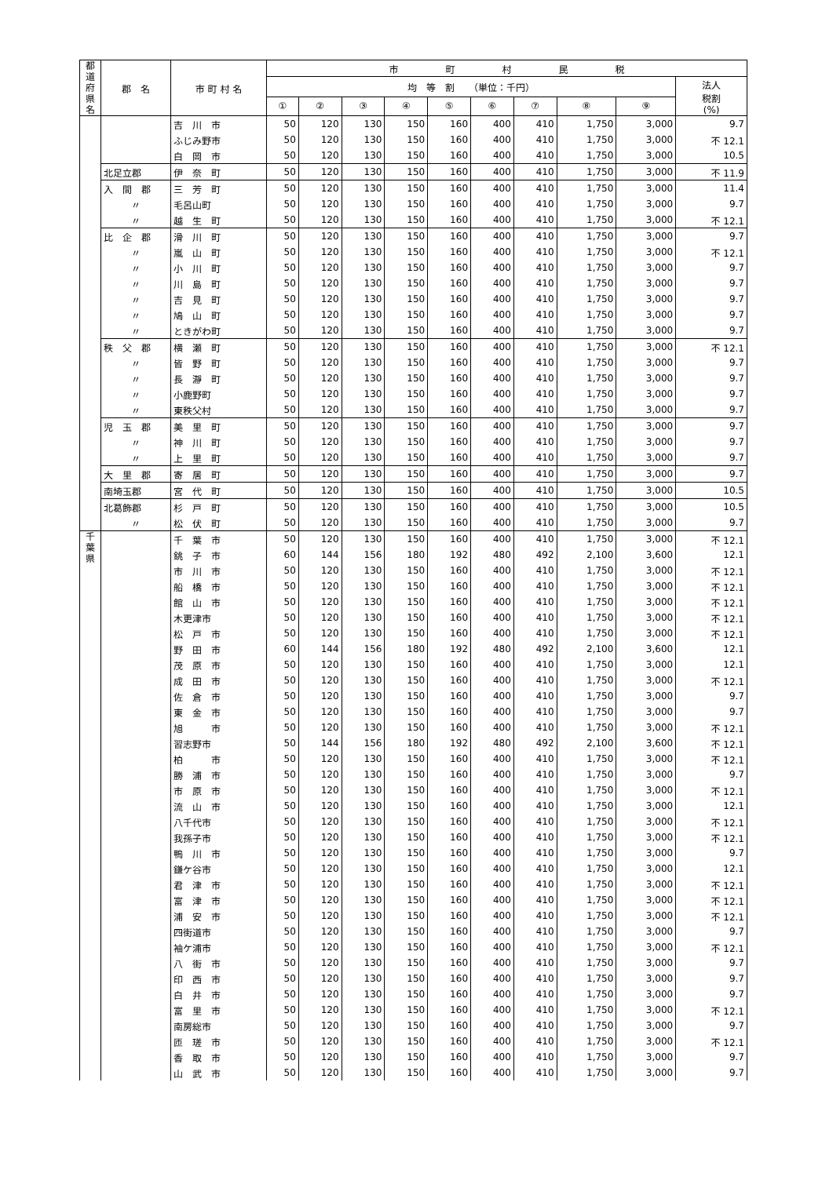| 都 道 府 県 名 | 郡 名 | 市 町 村 名 | 市 町 村 民 税 | | | | | | | | | |
| --- | --- | --- | --- | --- | --- | --- | --- | --- | --- | --- | --- | --- |
| | | | 均 等 割 （単位：千円） | | | | | | | | | 法人 税割 (%) |
| | | | ① | ② | ③ | ④ | ⑤ | ⑥ | ⑦ | ⑧ | ⑨ | |
| | | 吉 川 市 | 50 | 120 | 130 | 150 | 160 | 400 | 410 | 1,750 | 3,000 | 9.7 |
| | | ふじみ野市 | 50 | 120 | 130 | 150 | 160 | 400 | 410 | 1,750 | 3,000 | 不 12.1 |
| | | 白 岡 市 | 50 | 120 | 130 | 150 | 160 | 400 | 410 | 1,750 | 3,000 | 10.5 |
| | 北足立郡 | 伊 奈 町 | 50 | 120 | 130 | 150 | 160 | 400 | 410 | 1,750 | 3,000 | 不 11.9 |
| | 入 間 郡 | 三 芳 町 | 50 | 120 | 130 | 150 | 160 | 400 | 410 | 1,750 | 3,000 | 11.4 |
| | 〃 | 毛呂山町 | 50 | 120 | 130 | 150 | 160 | 400 | 410 | 1,750 | 3,000 | 9.7 |
| | 〃 | 越 生 町 | 50 | 120 | 130 | 150 | 160 | 400 | 410 | 1,750 | 3,000 | 不 12.1 |
| | 比 企 郡 | 滑 川 町 | 50 | 120 | 130 | 150 | 160 | 400 | 410 | 1,750 | 3,000 | 9.7 |
| | 〃 | 嵐 山 町 | 50 | 120 | 130 | 150 | 160 | 400 | 410 | 1,750 | 3,000 | 不 12.1 |
| | 〃 | 小 川 町 | 50 | 120 | 130 | 150 | 160 | 400 | 410 | 1,750 | 3,000 | 9.7 |
| | 〃 | 川 島 町 | 50 | 120 | 130 | 150 | 160 | 400 | 410 | 1,750 | 3,000 | 9.7 |
| | 〃 | 吉 見 町 | 50 | 120 | 130 | 150 | 160 | 400 | 410 | 1,750 | 3,000 | 9.7 |
| | 〃 | 鳩 山 町 | 50 | 120 | 130 | 150 | 160 | 400 | 410 | 1,750 | 3,000 | 9.7 |
| | 〃 | ときがわ町 | 50 | 120 | 130 | 150 | 160 | 400 | 410 | 1,750 | 3,000 | 9.7 |
| | 秩 父 郡 | 横 瀬 町 | 50 | 120 | 130 | 150 | 160 | 400 | 410 | 1,750 | 3,000 | 不 12.1 |
| | 〃 | 皆 野 町 | 50 | 120 | 130 | 150 | 160 | 400 | 410 | 1,750 | 3,000 | 9.7 |
| | 〃 | 長 瀞 町 | 50 | 120 | 130 | 150 | 160 | 400 | 410 | 1,750 | 3,000 | 9.7 |
| | 〃 | 小鹿野町 | 50 | 120 | 130 | 150 | 160 | 400 | 410 | 1,750 | 3,000 | 9.7 |
| | 〃 | 東秩父村 | 50 | 120 | 130 | 150 | 160 | 400 | 410 | 1,750 | 3,000 | 9.7 |
| | 児 玉 郡 | 美 里 町 | 50 | 120 | 130 | 150 | 160 | 400 | 410 | 1,750 | 3,000 | 9.7 |
| | 〃 | 神 川 町 | 50 | 120 | 130 | 150 | 160 | 400 | 410 | 1,750 | 3,000 | 9.7 |
| | 〃 | 上 里 町 | 50 | 120 | 130 | 150 | 160 | 400 | 410 | 1,750 | 3,000 | 9.7 |
| | 大 里 郡 | 寄 居 町 | 50 | 120 | 130 | 150 | 160 | 400 | 410 | 1,750 | 3,000 | 9.7 |
| | 南埼玉郡 | 宮 代 町 | 50 | 120 | 130 | 150 | 160 | 400 | 410 | 1,750 | 3,000 | 10.5 |
| | 北葛飾郡 | 杉 戸 町 | 50 | 120 | 130 | 150 | 160 | 400 | 410 | 1,750 | 3,000 | 10.5 |
| | 〃 | 松 伏 町 | 50 | 120 | 130 | 150 | 160 | 400 | 410 | 1,750 | 3,000 | 9.7 |
| 千 葉 県 | | 千 葉 市 | 50 | 120 | 130 | 150 | 160 | 400 | 410 | 1,750 | 3,000 | 不 12.1 |
| | | 銚 子 市 | 60 | 144 | 156 | 180 | 192 | 480 | 492 | 2,100 | 3,600 | 12.1 |
| | | 市 川 市 | 50 | 120 | 130 | 150 | 160 | 400 | 410 | 1,750 | 3,000 | 不 12.1 |
| | | 船 橋 市 | 50 | 120 | 130 | 150 | 160 | 400 | 410 | 1,750 | 3,000 | 不 12.1 |
| | | 館 山 市 | 50 | 120 | 130 | 150 | 160 | 400 | 410 | 1,750 | 3,000 | 不 12.1 |
| | | 木更津市 | 50 | 120 | 130 | 150 | 160 | 400 | 410 | 1,750 | 3,000 | 不 12.1 |
| | | 松 戸 市 | 50 | 120 | 130 | 150 | 160 | 400 | 410 | 1,750 | 3,000 | 不 12.1 |
| | | 野 田 市 | 60 | 144 | 156 | 180 | 192 | 480 | 492 | 2,100 | 3,600 | 12.1 |
| | | 茂 原 市 | 50 | 120 | 130 | 150 | 160 | 400 | 410 | 1,750 | 3,000 | 12.1 |
| | | 成 田 市 | 50 | 120 | 130 | 150 | 160 | 400 | 410 | 1,750 | 3,000 | 不 12.1 |
| | | 佐 倉 市 | 50 | 120 | 130 | 150 | 160 | 400 | 410 | 1,750 | 3,000 | 9.7 |
| | | 東 金 市 | 50 | 120 | 130 | 150 | 160 | 400 | 410 | 1,750 | 3,000 | 9.7 |
| | | 旭 市 | 50 | 120 | 130 | 150 | 160 | 400 | 410 | 1,750 | 3,000 | 不 12.1 |
| | | 習志野市 | 50 | 144 | 156 | 180 | 192 | 480 | 492 | 2,100 | 3,600 | 不 12.1 |
| | | 柏 市 | 50 | 120 | 130 | 150 | 160 | 400 | 410 | 1,750 | 3,000 | 不 12.1 |
| | | 勝 浦 市 | 50 | 120 | 130 | 150 | 160 | 400 | 410 | 1,750 | 3,000 | 9.7 |
| | | 市 原 市 | 50 | 120 | 130 | 150 | 160 | 400 | 410 | 1,750 | 3,000 | 不 12.1 |
| | | 流 山 市 | 50 | 120 | 130 | 150 | 160 | 400 | 410 | 1,750 | 3,000 | 12.1 |
| | | 八千代市 | 50 | 120 | 130 | 150 | 160 | 400 | 410 | 1,750 | 3,000 | 不 12.1 |
| | | 我孫子市 | 50 | 120 | 130 | 150 | 160 | 400 | 410 | 1,750 | 3,000 | 不 12.1 |
| | | 鴨 川 市 | 50 | 120 | 130 | 150 | 160 | 400 | 410 | 1,750 | 3,000 | 9.7 |
| | | 鎌ケ谷市 | 50 | 120 | 130 | 150 | 160 | 400 | 410 | 1,750 | 3,000 | 12.1 |
| | | 君 津 市 | 50 | 120 | 130 | 150 | 160 | 400 | 410 | 1,750 | 3,000 | 不 12.1 |
| | | 富 津 市 | 50 | 120 | 130 | 150 | 160 | 400 | 410 | 1,750 | 3,000 | 不 12.1 |
| | | 浦 安 市 | 50 | 120 | 130 | 150 | 160 | 400 | 410 | 1,750 | 3,000 | 不 12.1 |
| | | 四街道市 | 50 | 120 | 130 | 150 | 160 | 400 | 410 | 1,750 | 3,000 | 9.7 |
| | | 袖ケ浦市 | 50 | 120 | 130 | 150 | 160 | 400 | 410 | 1,750 | 3,000 | 不 12.1 |
| | | 八 街 市 | 50 | 120 | 130 | 150 | 160 | 400 | 410 | 1,750 | 3,000 | 9.7 |
| | | 印 西 市 | 50 | 120 | 130 | 150 | 160 | 400 | 410 | 1,750 | 3,000 | 9.7 |
| | | 白 井 市 | 50 | 120 | 130 | 150 | 160 | 400 | 410 | 1,750 | 3,000 | 9.7 |
| | | 富 里 市 | 50 | 120 | 130 | 150 | 160 | 400 | 410 | 1,750 | 3,000 | 不 12.1 |
| | | 南房総市 | 50 | 120 | 130 | 150 | 160 | 400 | 410 | 1,750 | 3,000 | 9.7 |
| | | 匝 瑳 市 | 50 | 120 | 130 | 150 | 160 | 400 | 410 | 1,750 | 3,000 | 不 12.1 |
| | | 香 取 市 | 50 | 120 | 130 | 150 | 160 | 400 | 410 | 1,750 | 3,000 | 9.7 |
| | | 山 武 市 | 50 | 120 | 130 | 150 | 160 | 400 | 410 | 1,750 | 3,000 | 9.7 |